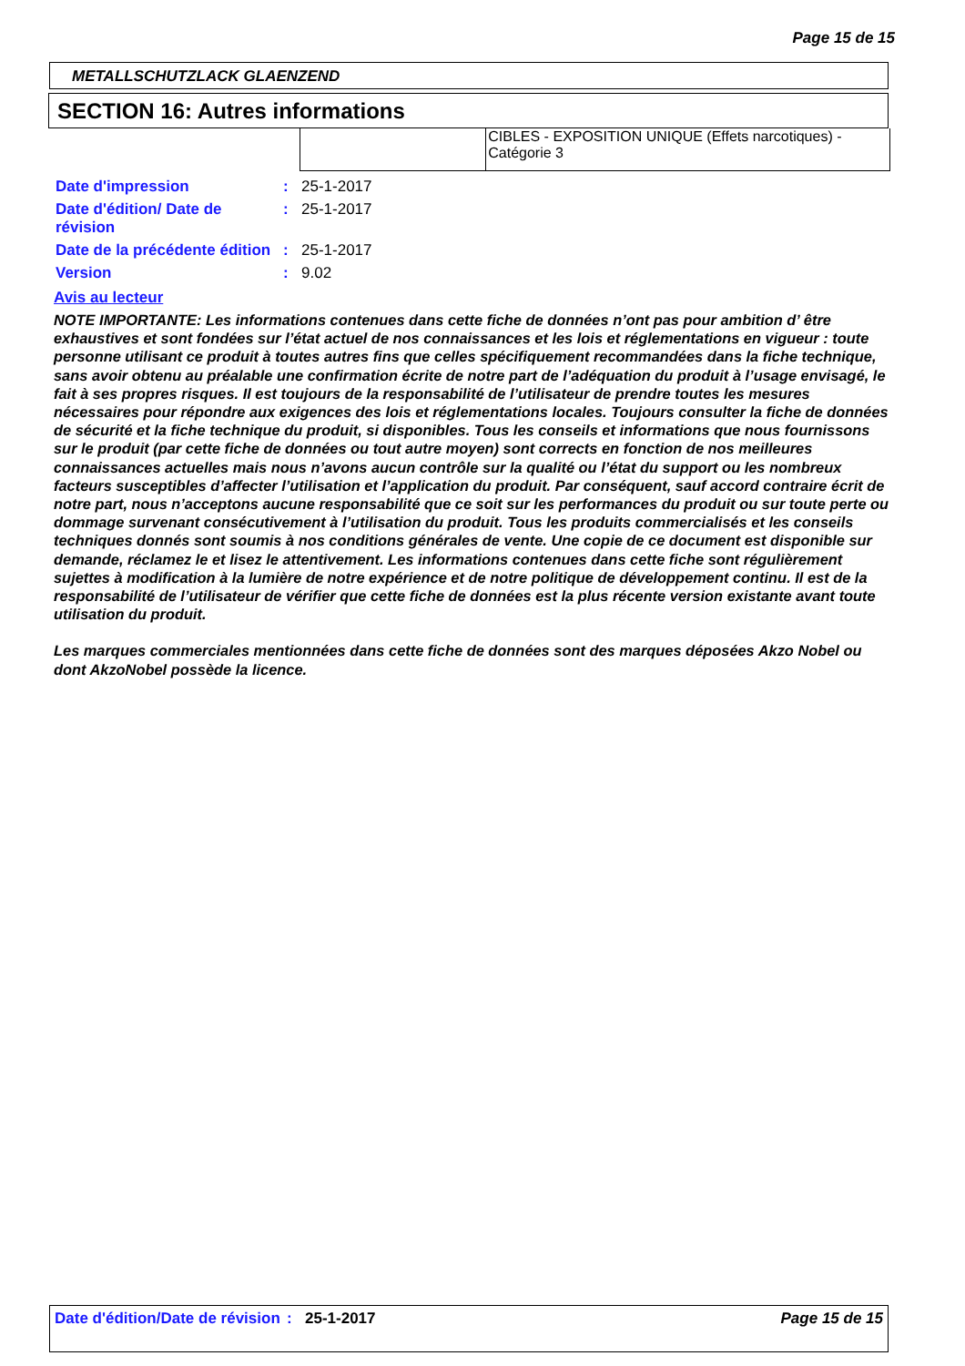Page 15 de 15
METALLSCHUTZLACK GLAENZEND
SECTION 16: Autres informations
| | CIBLES - EXPOSITION UNIQUE (Effets narcotiques) - Catégorie 3 |
| Date d'impression | : | 25-1-2017 |
| Date d'édition/ Date de révision | : | 25-1-2017 |
| Date de la précédente édition | : | 25-1-2017 |
| Version | : | 9.02 |
Avis au lecteur
NOTE IMPORTANTE: Les informations contenues dans cette fiche de données n’ont pas pour ambition d’ être exhaustives et sont fondées sur l’état actuel de nos connaissances et les lois et réglementations en vigueur : toute personne utilisant ce produit à toutes autres fins que celles spécifiquement recommandées dans la fiche technique, sans avoir obtenu au préalable une confirmation écrite de notre part de l’adéquation du produit à l’usage envisagé, le fait à ses propres risques. Il est toujours de la responsabilité de l’utilisateur de prendre toutes les mesures nécessaires pour répondre aux exigences des lois et réglementations locales. Toujours consulter la fiche de données de sécurité et la fiche technique du produit, si disponibles. Tous les conseils et informations que nous fournissons sur le produit (par cette fiche de données ou tout autre moyen) sont corrects en fonction de nos meilleures connaissances actuelles mais nous n’avons aucun contrôle sur la qualité ou l’état du support ou les nombreux facteurs susceptibles d’affecter l’utilisation et l’application du produit. Par conséquent, sauf accord contraire écrit de notre part, nous n’acceptons aucune responsabilité que ce soit sur les performances du produit ou sur toute perte ou dommage survenant consécutivement à l’utilisation du produit. Tous les produits commercialisés et les conseils techniques donnés sont soumis à nos conditions générales de vente. Une copie de ce document est disponible sur demande, réclamez le et lisez le attentivement. Les informations contenues dans cette fiche sont régulièrement sujettes à modification à la lumière de notre expérience et de notre politique de développement continu. Il est de la responsabilité de l’utilisateur de vérifier que cette fiche de données est la plus récente version existante avant toute utilisation du produit.
Les marques commerciales mentionnées dans cette fiche de données sont des marques déposées Akzo Nobel ou dont AkzoNobel possède la licence.
Date d'édition/Date de révision
: 25-1-2017 Page 15 de 15